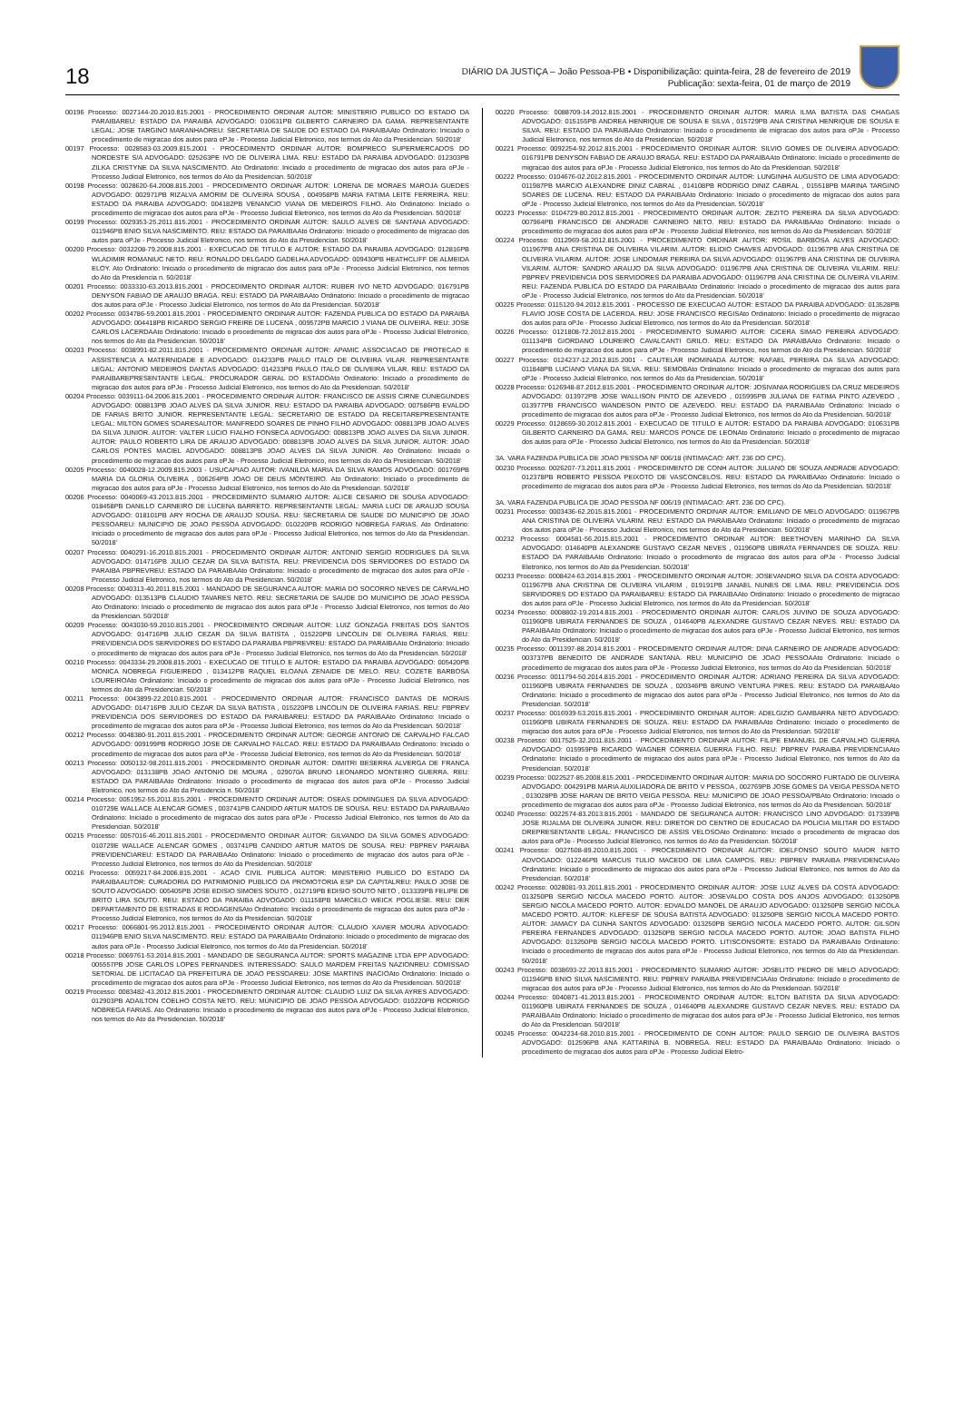18
DIÁRIO DA JUSTIÇA – João Pessoa-PB • Disponibilização: quinta-feira, 28 de fevereiro de 2019
Publicação: sexta-feira, 01 de março de 2019
00196 Processo: 0027144-20.2010.815.2001 - PROCEDIMENTO ORDINAR AUTOR: MINISTERIO PUBLICO DO ESTADO DA PARAIBAREU: ESTADO DA PARAIBA ADVOGADO: 010631PB GILBERTO CARNEIRO DA GAMA. REPRESENTANTE LEGAL: JOSE TARGINO MARANHAOREU: SECRETARIA DE SAUDE DO ESTADO DA PARAIBAAto Ordinatorio: Iniciado o procedimento de migracao dos autos para oPJe - Processo Judicial Eletronico, nos termos do Ato da Presidencian. 50/2018'
00197 Processo: 0028583-03.2009.815.2001 - PROCEDIMENTO ORDINAR AUTOR: BOMPRECO SUPERMERCADOS DO NORDESTE S/A ADVOGADO: 025263PE IVO DE OLIVEIRA LIMA. REU: ESTADO DA PARAIBA ADVOGADO: 012303PB ZILKA CRISTYNE DA SILVA NASCIMENTO. Ato Ordinatorio: Iniciado o procedimento de migracao dos autos para oPJe - Processo Judicial Eletronico, nos termos do Ato da Presidencian. 50/2018'
00198 Processo: 0028620-64.2008.815.2001 - PROCEDIMENTO ORDINAR AUTOR: LORENA DE MORAES MAROJA GUEDES ADVOGADO: 002971PB RIZALVA AMORIM DE OLIVEIRA SOUSA , 004958PB MARIA FATIMA LEITE FERREIRA. REU: ESTADO DA PARAIBA ADVOGADO: 004182PB VENANCIO VIANA DE MEDEIROS FILHO. Ato Ordinatorio: Iniciado o procedimento de migracao dos autos para oPJe - Processo Judicial Eletronico, nos termos do Ato da Presidencian. 50/2018'
00199 Processo: 0029353-25.2011.815.2001 - PROCEDIMENTO ORDINAR AUTOR: SAULO ALVES DE SANTANA ADVOGADO: 011946PB ENIO SILVA NASCIMENTO. REU: ESTADO DA PARAIBAAto Ordinatorio: Iniciado o procedimento de migracao dos autos para oPJe - Processo Judicial Eletronico, nos termos do Ato da Presidencian. 50/2018'
00200 Processo: 0032208-79.2008.815.2001 - EXECUCAO DE TITULO E AUTOR: ESTADO DA PARAIBA ADVOGADO: 012816PB WLADIMIR ROMANIUC NETO. REU: RONALDO DELGADO GADELHA ADVOGADO: 009430PB HEATHCLIFF DE ALMEIDA ELOY. Ato Ordinatorio: Iniciado o procedimento de migracao dos autos para oPJe - Processo Judicial Eletronico, nos termos do Ato da Presidencia n. 50/2018'
00201 Processo: 0033310-63.2013.815.2001 - PROCEDIMENTO ORDINAR AUTOR: RUBER IVO NETO ADVOGADO: 016791PB DENYSON FABIAO DE ARAUJO BRAGA. REU: ESTADO DA PARAIBAAto Ordinatorio: Iniciado o procedimento de migracao dos autos para oPJe - Processo Judicial Eletronico, nos termos do Ato da Presidencian. 50/2018'
00202 Processo: 0034786-59.2001.815.2001 - PROCEDIMENTO ORDINAR AUTOR: FAZENDA PUBLICA DO ESTADO DA PARAIBA ADVOGADO: 004418PB RICARDO SERGIO FREIRE DE LUCENA , 009572PB MARCIO J VIANA DE OLIVEIRA. REU: JOSE CARLOS LACERDAAto Ordinatorio: Iniciado o procedimento de migracao dos autos para oPJe - Processo Judicial Eletronico, nos termos do Ato da Presidencian. 50/2018'
00203 Processo: 0038991-82.2011.815.2001 - PROCEDIMENTO ORDINAR AUTOR: APAMIC ASSOCIACAO DE PROTECAO E ASSISTENCIA A MATERNIDADE E ADVOGADO: 014233PB PAULO ITALO DE OLIVEIRA VILAR. REPRESENTANTE LEGAL: ANTONIO MEDEIROS DANTAS ADVOGADO: 014233PB PAULO ITALO DE OLIVEIRA VILAR. REU: ESTADO DA PARAIBAREPRESENTANTE LEGAL: PROCURADOR GERAL DO ESTADOAto Ordinatorio: Iniciado o procedimento de migracao dos autos para oPJe - Processo Judicial Eletronico, nos termos do Ato da Presidencian. 50/2018'
00204 Processo: 0039111-04.2006.815.2001 - PROCEDIMENTO ORDINAR AUTOR: FRANCISCO DE ASSIS CIRNE CUNEGUNDES ADVOGADO: 008813PB JOAO ALVES DA SILVA JUNIOR. REU: ESTADO DA PARAIBA ADVOGADO: 007586PB EVALDO DE FARIAS BRITO JUNIOR. REPRESENTANTE LEGAL: SECRETARIO DE ESTADO DA RECEITAREPRESENTANTE LEGAL: MILTON GOMES SOARESAUTOR: MANFREDO SOARES DE PINHO FILHO ADVOGADO: 008813PB JOAO ALVES DA SILVA JUNIOR. AUTOR: VALTER LUCIO FIALHO FONSECA ADVOGADO: 008813PB JOAO ALVES DA SILVA JUNIOR. AUTOR: PAULO ROBERTO LIRA DE ARAUJO ADVOGADO: 008813PB JOAO ALVES DA SILVA JUNIOR. AUTOR: JOAO CARLOS PONTES MACIEL ADVOGADO: 008813PB JOAO ALVES DA SILVA JUNIOR. Ato Ordinatorio: Iniciado o procedimento de migracao dos autos para oPJe - Processo Judicial Eletronico, nos termos do Ato da Presidencian. 50/2018'
00205 Processo: 0040028-12.2009.815.2003 - USUCAPIAO AUTOR: IVANILDA MARIA DA SILVA RAMOS ADVOGADO: 001769PB MARIA DA GLORIA OLIVEIRA , 006264PB JOAO DE DEUS MONTEIRO. Ato Ordinatorio: Iniciado o procedimento de migracao dos autos para oPJe - Processo Judicial Eletronico, nos termos do Ato da Presidencian. 50/2018'
00206 Processo: 0040069-43.2013.815.2001 - PROCEDIMENTO SUMARIO AUTOR: ALICE CESARIO DE SOUSA ADVOGADO: 018458PB DANILLO CARNEIRO DE LUCENA BARRETO. REPRESENTANTE LEGAL: MARIA LUCI DE ARAUJO SOUSA ADVOGADO: 018101PB ARY ROCHA DE ARAUJO SOUSA. REU: SECRETARIA DE SAUDE DO MUNICIPIO DE JOAO PESSOAREU: MUNICIPIO DE JOAO PESSOA ADVOGADO: 010220PB RODRIGO NOBREGA FARIAS. Ato Ordinatorio: Iniciado o procedimento de migracao dos autos para oPJe - Processo Judicial Eletronico, nos termos do Ato da Presidencian. 50/2018'
00207 Processo: 0040291-16.2010.815.2001 - PROCEDIMENTO ORDINAR AUTOR: ANTONIO SERGIO RODRIGUES DA SILVA ADVOGADO: 014716PB JULIO CEZAR DA SILVA BATISTA. REU: PREVIDENCIA DOS SERVIDORES DO ESTADO DA PARAIBA PBPREVREU: ESTADO DA PARAIBAAto Ordinatorio: Iniciado o procedimento de migracao dos autos para oPJe - Processo Judicial Eletronico, nos termos do Ato da Presidencian. 50/2018'
00208 Processo: 0040313-40.2011.815.2001 - MANDADO DE SEGURANCA AUTOR: MARIA DO SOCORRO NEVES DE CARVALHO ADVOGADO: 013513PB CLAUDIO TAVARES NETO. REU: SECRETARIA DE SAUDE DO MUNICIPIO DE JOAO PESSOA Ato Ordinatorio: Iniciado o procedimento de migracao dos autos para oPJe - Processo Judicial Eletronico, nos termos do Ato da Presidencian. 50/2018'
00209 Processo: 0043030-59.2010.815.2001 - PROCEDIMENTO ORDINAR AUTOR: LUIZ GONZAGA FREITAS DOS SANTOS ADVOGADO: 014716PB JULIO CEZAR DA SILVA BATISTA , 015220PB LINCOLIN DE OLIVEIRA FARIAS. REU: PREVIDENCIA DOS SERVIDORES DO ESTADO DA PARAIBA PBPREVREU: ESTADO DA PARAIBAAto Ordinatorio: Iniciado o procedimento de migracao dos autos para oPJe - Processo Judicial Eletronico, nos termos do Ato da Presidencian. 50/2018'
00210 Processo: 0043334-29.2008.815.2001 - EXECUCAO DE TITULO E AUTOR: ESTADO DA PARAIBA ADVOGADO: 005420PB MONICA NOBREGA FIGUEIREDO , 013412PB RAQUEL ELOANA ZENAIDE DE MELO. REU: COZETE BARBOSA LOUREIROAto Ordinatorio: Iniciado o procedimento de migracao dos autos para oPJe - Processo Judicial Eletronico, nos termos do Ato da Presidencian. 50/2018'
00211 Processo: 0043899-22.2010.815.2001 - PROCEDIMENTO ORDINAR AUTOR: FRANCISCO DANTAS DE MORAIS ADVOGADO: 014716PB JULIO CEZAR DA SILVA BATISTA , 015220PB LINCOLIN DE OLIVEIRA FARIAS. REU: PBPREV PREVIDENCIA DOS SERVIDORES DO ESTADO DA PARAIBAREU: ESTADO DA PARAIBAAto Ordinatorio: Iniciado o procedimento de migracao dos autos para oPJe - Processo Judicial Eletronico, nos termos do Ato da Presidencian. 50/2018'
00212 Processo: 0048380-91.2011.815.2001 - PROCEDIMENTO ORDINAR AUTOR: GEORGE ANTONIO DE CARVALHO FALCAO ADVOGADO: 009199PB RODRIGO JOSE DE CARVALHO FALCAO. REU: ESTADO DA PARAIBAAto Ordinatorio: Iniciado o procedimento de migracao dos autos para oPJe - Processo Judicial Eletronico, nos termos do Ato da Presidencian. 50/2018'
00213 Processo: 0050132-98.2011.815.2001 - PROCEDIMENTO ORDINAR AUTOR: DIMITRI BESERRA ALVERGA DE FRANCA ADVOGADO: 013138PB JOAO ANTONIO DE MOURA , 029070A BRUNO LEONARDO MONTEIRO GUERRA. REU: ESTADO DA PARAIBAAto Ordinatorio: Iniciado o procedimento de migracao dos autos para oPJe - Processo Judicial Eletronico, nos termos do Ato da Presidencia n. 50/2018'
00214 Processo: 0051952-55.2011.815.2001 - PROCEDIMENTO ORDINAR AUTOR: OSEAS DOMINGUES DA SILVA ADVOGADO: 010729E WALLACE ALENCAR GOMES , 003741PB CANDIDO ARTUR MATOS DE SOUSA. REU: ESTADO DA PARAIBAAto Ordinatorio: Iniciado o procedimento de migracao dos autos para oPJe - Processo Judicial Eletronico, nos termos do Ato da Presidencian. 50/2018'
00215 Processo: 0057016-46.2011.815.2001 - PROCEDIMENTO ORDINAR AUTOR: GILVANDO DA SILVA GOMES ADVOGADO: 010729E WALLACE ALENCAR GOMES , 003741PB CANDIDO ARTUR MATOS DE SOUSA. REU: PBPREV PARAIBA PREVIDENCIAREU: ESTADO DA PARAIBAAto Ordinatorio: Iniciado o procedimento de migracao dos autos para oPJe - Processo Judicial Eletronico, nos termos do Ato da Presidencian. 50/2018'
00216 Processo: 0059217-84.2006.815.2001 - ACAO CIVIL PUBLICA AUTOR: MINISTERIO PUBLICO DO ESTADO DA PARAIBAAUTOR: CURADORIA DO PATRIMONIO PUBLICO DA PROMOTORIA ESP DA CAPITALREU: PAULO JOSE DE SOUTO ADVOGADO: 005405PB JOSE EDISIO SIMOES SOUTO , 012719PB EDISIO SOUTO NETO , 013339PB FELIPE DE BRITO LIRA SOUTO. REU: ESTADO DA PARAIBA ADVOGADO: 011158PB MARCELO WEICK POGLIESE. REU: DER DEPARTAMENTO DE ESTRADAS E RODAGENSAto Ordinatorio: Iniciado o procedimento de migracao dos autos para oPJe - Processo Judicial Eletronico, nos termos do Ato da Presidencian. 50/2018'
00217 Processo: 0066801-95.2012.815.2001 - PROCEDIMENTO ORDINAR AUTOR: CLAUDIO XAVIER MOURA ADVOGADO: 011946PB ENIO SILVA NASCIMENTO. REU: ESTADO DA PARAIBAAto Ordinatorio: Iniciado o procedimento de migracao dos autos para oPJe - Processo Judicial Eletronico, nos termos do Ato da Presidencian. 50/2018'
00218 Processo: 0069761-53.2014.815.2001 - MANDADO DE SEGURANCA AUTOR: SPORTS MAGAZINE LTDA EPP ADVOGADO: 005557PB JOSE CARLOS LOPES FERNANDES. INTERESSADO: SAULO MARDEM FREITAS NAZIONREU: COMISSAO SETORIAL DE LICITACAO DA PREFEITURA DE JOAO PESSOAREU: JOSE MARTINS INACIOAto Ordinatorio: Iniciado o procedimento de migracao dos autos para oPJe - Processo Judicial Eletronico, nos termos do Ato da Presidencian. 50/2018'
00219 Processo: 0083482-43.2012.815.2001 - PROCEDIMENTO ORDINAR AUTOR: CLAUDIO LUIZ DA SILVA AYRES ADVOGADO: 012903PB ADAILTON COELHO COSTA NETO. REU: MUNICIPIO DE JOAO PESSOA ADVOGADO: 010220PB RODRIGO NOBREGA FARIAS. Ato Ordinatorio: Iniciado o procedimento de migracao dos autos para oPJe - Processo Judicial Eletronico, nos termos do Ato da Presidencian. 50/2018'
00220 Processo: 0088709-14.2012.815.2001 - PROCEDIMENTO ORDINAR AUTOR: MARIA ILMA BATISTA DAS CHAGAS ADVOGADO: 015155PB ANDREA HENRIQUE DE SOUSA E SILVA , 015729PB ANA CRISTINA HENRIQUE DE SOUSA E SILVA. REU: ESTADO DA PARAIBAAto Ordinatorio: Iniciado o procedimento de migracao dos autos para oPJe - Processo Judicial Eletronico, nos termos do Ato da Presidencian. 50/2018'
00221 Processo: 0092254-92.2012.815.2001 - PROCEDIMENTO ORDINAR AUTOR: SILVIO GOMES DE OLIVEIRA ADVOGADO: 016791PB DENYSON FABIAO DE ARAUJO BRAGA. REU: ESTADO DA PARAIBAAto Ordinatorio: Iniciado o procedimento de migracao dos autos para oPJe - Processo Judicial Eletronico, nos termos do Ato da Presidencian. 50/2018'
00222 Processo: 0104676-02.2012.815.2001 - PROCEDIMENTO ORDINAR AUTOR: LUNGINHA AUGUSTO DE LIMA ADVOGADO: 011987PB MARCIO ALEXANDRE DINIZ CABRAL , 014108PB RODRIGO DINIZ CABRAL , 015518PB MARINA TARGINO SOARES DE LUCENA. REU: ESTADO DA PARAIBAAto Ordinatorio: Iniciado o procedimento de migracao dos autos para oPJe - Processo Judicial Eletronico, nos termos do Ato da Presidencian. 50/2018'
00223 Processo: 0104729-80.2012.815.2001 - PROCEDIMENTO ORDINAR AUTOR: ZEZITO PEREIRA DA SILVA ADVOGADO: 007964PB FRANCISCO DE ANDRADE CARNEIRO NETO. REU: ESTADO DA PARAIBAAto Ordinatorio: Iniciado o procedimento de migracao dos autos para oPJe - Processo Judicial Eletronico, nos termos do Ato da Presidencian. 50/2018'
00224 Processo: 0112969-58.2012.815.2001 - PROCEDIMENTO ORDINAR AUTOR: ROSIL BARBOSA ALVES ADVOGADO: 011967PB ANA CRISTINA DE OLIVEIRA VILARIM. AUTOR: ELIDIO CHAVES ADVOGADO: 011967PB ANA CRISTINA DE OLIVEIRA VILARIM. AUTOR: JOSE LINDOMAR PEREIRA DA SILVA ADVOGADO: 011967PB ANA CRISTINA DE OLIVEIRA VILARIM. AUTOR: SANDRO ARAUJO DA SILVA ADVOGADO: 011967PB ANA CRISTINA DE OLIVEIRA VILARIM. REU: PBPREV PREVIDENCIA DOS SERVIDORES DA PARAIBA ADVOGADO: 011967PB ANA CRISTINA DE OLIVEIRA VILARIM. REU: FAZENDA PUBLICA DO ESTADO DA PARAIBAAto Ordinatorio: Iniciado o procedimento de migracao dos autos para oPJe - Processo Judicial Eletronico, nos termos do Ato da Presidencian. 50/2018'
00225 Processo: 0115120-94.2012.815.2001 - PROCESSO DE EXECUCAO AUTOR: ESTADO DA PARAIBA ADVOGADO: 013528PB FLAVIO JOSE COSTA DE LACERDA. REU: JOSE FRANCISCO REGISAto Ordinatorio: Iniciado o procedimento de migracao dos autos para oPJe - Processo Judicial Eletronico, nos termos do Ato da Presidencian. 50/2018'
00226 Processo: 0121808-72.2012.815.2001 - PROCEDIMENTO SUMARIO AUTOR: CICERA SIMAO PEREIRA ADVOGADO: 011134PB GIORDANO LOUREIRO CAVALCANTI GRILO. REU: ESTADO DA PARAIBAAto Ordinatorio: Iniciado o procedimento de migracao dos autos para oPJe - Processo Judicial Eletronico, nos termos do Ato da Presidencian. 50/2018'
00227 Processo: 0124237-12.2012.815.2001 - CAUTELAR INOMINADA AUTOR: RAFAEL PEREIRA DA SILVA ADVOGADO: 011848PB LUCIANO VIANA DA SILVA. REU: SEMOBAto Ordinatorio: Iniciado o procedimento de migracao dos autos para oPJe - Processo Judicial Eletronico, nos termos do Ato da Presidencian. 50/2018'
00228 Processo: 0126948-87.2012.815.2001 - PROCEDIMENTO ORDINAR AUTOR: JOSIVANIA RODRIGUES DA CRUZ MEDEIROS ADVOGADO: 013972PB JOSE WALLISON PINTO DE AZEVEDO , 015995PB JULIANA DE FATIMA PINTO AZEVEDO , 013977PB FRANCISCO WANDESON PINTO DE AZEVEDO. REU: ESTADO DA PARAIBAAto Ordinatorio: Iniciado o procedimento de migracao dos autos para oPJe - Processo Judicial Eletronico, nos termos do Ato da Presidencian. 50/2018'
00229 Processo: 0128659-30.2012.815.2001 - EXECUCAO DE TITULO E AUTOR: ESTADO DA PARAIBA ADVOGADO: 010631PB GILBERTO CARNEIRO DA GAMA. REU: MARCOS PONCE DE LEONAto Ordinatorio: Iniciado o procedimento de migracao dos autos para oPJe - Processo Judicial Eletronico, nos termos do Ato da Presidencian. 50/2018'
3A. VARA FAZENDA PUBLICA DE JOAO PESSOA NF 006/18 (INTIMACAO: ART. 236 DO CPC).
00230 Processo: 0026207-73.2011.815.2001 - PROCEDIMENTO DE CONH AUTOR: JULIANO DE SOUZA ANDRADE ADVOGADO: 012378PB ROBERTO PESSOA PEIXOTO DE VASCONCELOS. REU: ESTADO DA PARAIBAAto Ordinatorio: Iniciado o procedimento de migracao dos autos para oPJe - Processo Judicial Eletronico, nos termos do Ato da Presidencian. 50/2018'
3A. VARA FAZENDA PUBLICA DE JOAO PESSOA NF 006/19 (INTIMACAO: ART. 236 DO CPC).
00231 Processo: 0003436-62.2015.815.2001 - PROCEDIMENTO ORDINAR AUTOR: EMILIANO DE MELO ADVOGADO: 011967PB ANA CRISTINA DE OLIVEIRA VILARIM. REU: ESTADO DA PARAIBAAto Ordinatorio: Iniciado o procedimento de migracao dos autos para oPJe - Processo Judicial Eletronico, nos termos do Ato da Presidencian. 50/2018'
00232 Processo: 0004581-56.2015.815.2001 - PROCEDIMENTO ORDINAR AUTOR: BEETHOVEN MARINHO DA SILVA ADVOGADO: 014640PB ALEXANDRE GUSTAVO CEZAR NEVES , 011960PB UBIRATA FERNANDES DE SOUZA. REU: ESTADO DA PARAIBAAto Ordinatorio: Iniciado o procedimento de migracao dos autos para oPJe - Processo Judicial Eletronico, nos termos do Ato da Presidencian. 50/2018'
00233 Processo: 0008424-63.2014.815.2001 - PROCEDIMENTO ORDINAR AUTOR: JOSEVANDRO SILVA DA COSTA ADVOGADO: 011967PB ANA CRISTINA DE OLIVEIRA VILARIM , 019191PB JANAEL NUNES DE LIMA. REU: PREVIDENCIA DOS SERVIDORES DO ESTADO DA PARAIBAREU: ESTADO DA PARAIBAAto Ordinatorio: Iniciado o procedimento de migracao dos autos para oPJe - Processo Judicial Eletronico, nos termos do Ato da Presidencian. 50/2018'
00234 Processo: 0008802-19.2014.815.2001 - PROCEDIMENTO ORDINAR AUTOR: CARLOS JUVINO DE SOUZA ADVOGADO: 011960PB UBIRATA FERNANDES DE SOUZA , 014640PB ALEXANDRE GUSTAVO CEZAR NEVES. REU: ESTADO DA PARAIBAAto Ordinatorio: Iniciado o procedimento de migracao dos autos para oPJe - Processo Judicial Eletronico, nos termos do Ato da Presidencian. 50/2018'
00235 Processo: 0011397-88.2014.815.2001 - PROCEDIMENTO ORDINAR AUTOR: DINA CARNEIRO DE ANDRADE ADVOGADO: 003737PB BENEDITO DE ANDRADE SANTANA. REU: MUNICIPIO DE JOAO PESSOAAto Ordinatorio: Iniciado o procedimento de migracao dos autos para oPJe - Processo Judicial Eletronico, nos termos do Ato da Presidencian. 50/2018'
00236 Processo: 0011794-50.2014.815.2001 - PROCEDIMENTO ORDINAR AUTOR: ADRIANO PEREIRA DA SILVA ADVOGADO: 011960PB UBIRATA FERNANDES DE SOUZA , 020346PB BRUNO VENTURA PIRES. REU: ESTADO DA PARAIBAAto Ordinatorio: Iniciado o procedimento de migracao dos autos para oPJe - Processo Judicial Eletronico, nos termos do Ato da Presidencian. 50/2018'
00237 Processo: 0016939-53.2015.815.2001 - PROCEDIMENTO ORDINAR AUTOR: ADELGIZIO GAMBARRA NETO ADVOGADO: 011960PB UBIRATA FERNANDES DE SOUZA. REU: ESTADO DA PARAIBAAto Ordinatorio: Iniciado o procedimento de migracao dos autos para oPJe - Processo Judicial Eletronico, nos termos do Ato da Presidencian. 50/2018'
00238 Processo: 0017525-32.2011.815.2001 - PROCEDIMENTO ORDINAR AUTOR: FILIPE EMANUEL DE CARVALHO GUERRA ADVOGADO: 015959PB RICARDO WAGNER CORREIA GUERRA FILHO. REU: PBPREV PARAIBA PREVIDENCIAAto Ordinatorio: Iniciado o procedimento de migracao dos autos para oPJe - Processo Judicial Eletronico, nos termos do Ato da Presidencian. 50/2018'
00239 Processo: 0022527-85.2008.815.2001 - PROCEDIMENTO ORDINAR AUTOR: MARIA DO SOCORRO FURTADO DE OLIVEIRA ADVOGADO: 004291PB MARIA AUXILIADORA DE BRITO V PESSOA , 002769PB JOSE GOMES DA VEIGA PESSOA NETO , 013028PB JOSE HARAN DE BRITO VEIGA PESSOA. REU: MUNICIPIO DE JOAO PESSOA/PBAto Ordinatorio: Iniciado o procedimento de migracao dos autos para oPJe - Processo Judicial Eletronico, nos termos do Ato da Presidencian. 50/2018'
00240 Processo: 0022574-83.2013.815.2001 - MANDADO DE SEGURANCA AUTOR: FRANCISCO LINO ADVOGADO: 017339PB JOSE RIJALMA DE OLIVEIRA JUNIOR. REU: DIRETOR DO CENTRO DE EDUCACAO DA POLICIA MILITAR DO ESTADO DREPRESENTANTE LEGAL: FRANCISCO DE ASSIS VELOSOAto Ordinatorio: Iniciado o procedimento de migracao dos autos para oPJe - Processo Judicial Eletronico, nos termos do Ato da Presidencian. 50/2018'
00241 Processo: 0027508-89.2010.815.2001 - PROCEDIMENTO ORDINAR AUTOR: IDELFONSO SOUTO MAIOR NETO ADVOGADO: 012246PB MARCUS TULIO MACEDO DE LIMA CAMPOS. REU: PBPREV PARAIBA PREVIDENCIAAto Ordinatorio: Iniciado o procedimento de migracao dos autos para oPJe - Processo Judicial Eletronico, nos termos do Ato da Presidencian. 50/2018'
00242 Processo: 0028081-93.2011.815.2001 - PROCEDIMENTO ORDINAR AUTOR: JOSE LUIZ ALVES DA COSTA ADVOGADO: 013250PB SERGIO NICOLA MACEDO PORTO. AUTOR: JOSEVALDO COSTA DOS ANJOS ADVOGADO: 013250PB SERGIO NICOLA MACEDO PORTO. AUTOR: EDVALDO MANOEL DE ARAUJO ADVOGADO: 013250PB SERGIO NICOLA MACEDO PORTO. AUTOR: KLEFESF DE SOUSA BATISTA ADVOGADO: 013250PB SERGIO NICOLA MACEDO PORTO. AUTOR: JAMACY DA CUNHA SANTOS ADVOGADO: 013250PB SERGIO NICOLA MACEDO PORTO. AUTOR: GILSON PEREIRA FERNANDES ADVOGADO: 013250PB SERGIO NICOLA MACEDO PORTO. AUTOR: JOAO BATISTA FILHO ADVOGADO: 013250PB SERGIO NICOLA MACEDO PORTO. LITISCONSORTE: ESTADO DA PARAIBAAto Ordinatorio: Iniciado o procedimento de migracao dos autos para oPJe - Processo Judicial Eletronico, nos termos do Ato da Presidencian. 50/2018'
00243 Processo: 0038693-22.2013.815.2001 - PROCEDIMENTO SUMARIO AUTOR: JOSELITO PEDRO DE MELO ADVOGADO: 011946PB ENIO SILVA NASCIMENTO. REU: PBPREV PARAIBA PREVIDENCIAAto Ordinatorio: Iniciado o procedimento de migracao dos autos para oPJe - Processo Judicial Eletronico, nos termos do Ato da Presidencian. 50/2018'
00244 Processo: 0040871-41.2013.815.2001 - PROCEDIMENTO ORDINAR AUTOR: ELTON BATISTA DA SILVA ADVOGADO: 011960PB UBIRATA FERNANDES DE SOUZA , 014640PB ALEXANDRE GUSTAVO CEZAR NEVES. REU: ESTADO DA PARAIBAAto Ordinatorio: Iniciado o procedimento de migracao dos autos para oPJe - Processo Judicial Eletronico, nos termos do Ato da Presidencian. 50/2018'
00245 Processo: 0042234-68.2010.815.2001 - PROCEDIMENTO DE CONH AUTOR: PAULO SERGIO DE OLIVEIRA BASTOS ADVOGADO: 012596PB ANA KATTARINA B. NOBREGA. REU: ESTADO DA PARAIBAAto Ordinatorio: Iniciado o procedimento de migracao dos autos para oPJe - Processo Judicial Eletro-